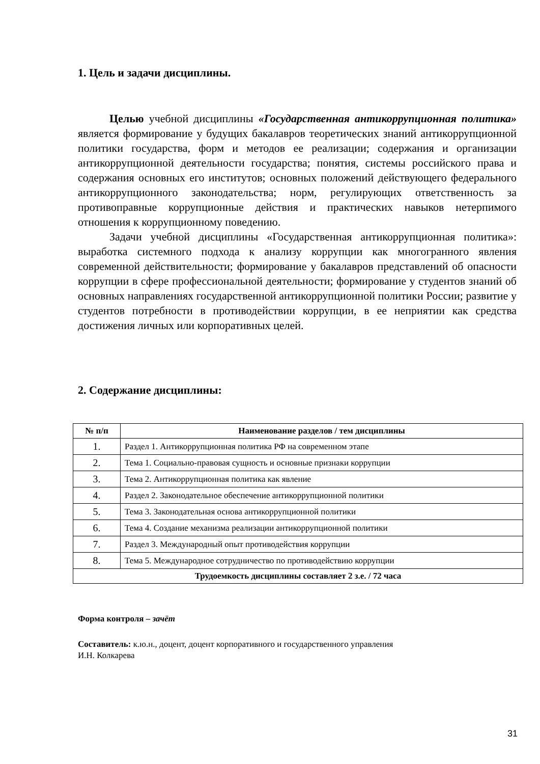1. Цель и задачи дисциплины.
Целью учебной дисциплины «Государственная антикоррупционная политика» является формирование у будущих бакалавров теоретических знаний антикоррупционной политики государства, форм и методов ее реализации; содержания и организации антикоррупционной деятельности государства; понятия, системы российского права и содержания основных его институтов; основных положений действующего федерального антикоррупционного законодательства; норм, регулирующих ответственность за противоправные коррупционные действия и практических навыков нетерпимого отношения к коррупционному поведению.
Задачи учебной дисциплины «Государственная антикоррупционная политика»: выработка системного подхода к анализу коррупции как многогранного явления современной действительности; формирование у бакалавров представлений об опасности коррупции в сфере профессиональной деятельности; формирование у студентов знаний об основных направлениях государственной антикоррупционной политики России; развитие у студентов потребности в противодействии коррупции, в ее неприятии как средства достижения личных или корпоративных целей.
2. Содержание дисциплины:
| № п/п | Наименование разделов / тем дисциплины |
| --- | --- |
| 1. | Раздел 1. Антикоррупционная политика РФ на современном этапе |
| 2. | Тема 1. Социально-правовая сущность и основные признаки коррупции |
| 3. | Тема 2. Антикоррупционная политика как явление |
| 4. | Раздел 2. Законодательное обеспечение антикоррупционной политики |
| 5. | Тема 3. Законодательная основа антикоррупционной политики |
| 6. | Тема 4. Создание механизма реализации антикоррупционной политики |
| 7. | Раздел 3. Международный опыт противодействия коррупции |
| 8. | Тема 5. Международное сотрудничество по противодействию коррупции |
| Трудоемкость дисциплины составляет 2 з.е. / 72 часа | |
Форма контроля – зачёт
Составитель: к.ю.н., доцент, доцент корпоративного и государственного управления
И.Н. Колкарева
31